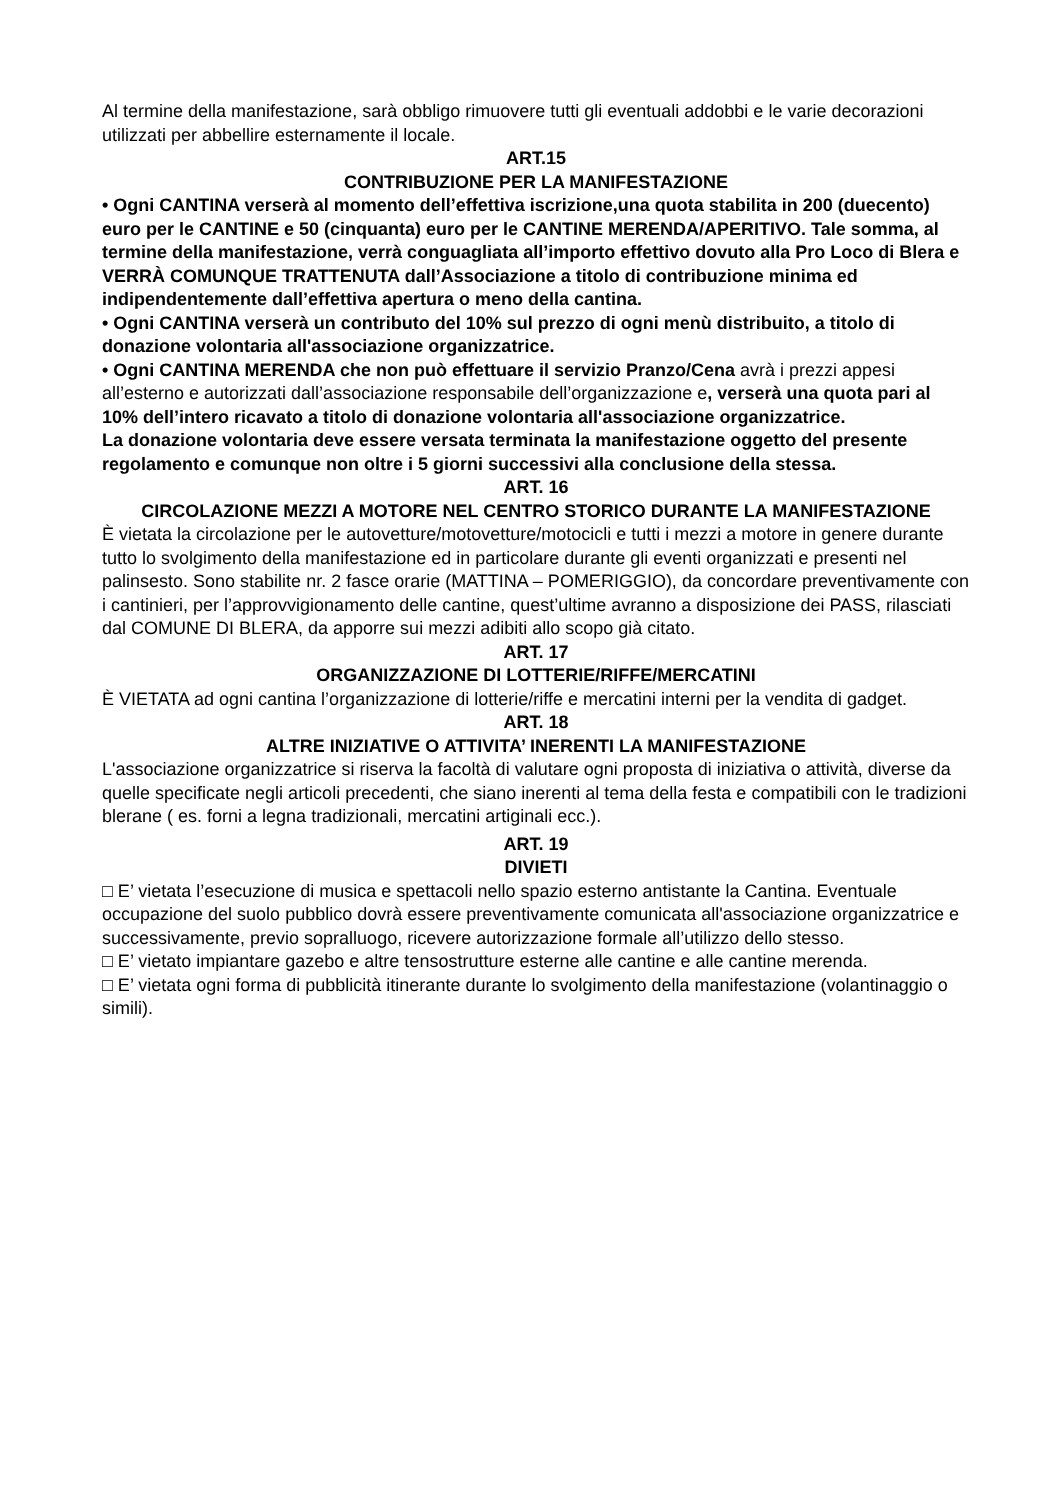Al termine della manifestazione, sarà obbligo rimuovere tutti gli eventuali addobbi e le varie decorazioni utilizzati per abbellire esternamente il locale.
ART.15
CONTRIBUZIONE PER LA MANIFESTAZIONE
• Ogni CANTINA verserà al momento dell’effettiva iscrizione,una quota stabilita in 200 (duecento) euro per le CANTINE e 50 (cinquanta) euro per le CANTINE MERENDA/APERITIVO. Tale somma, al termine della manifestazione, verrà conguagliata all’importo effettivo dovuto alla Pro Loco di Blera e VERRÀ COMUNQUE TRATTENUTA dall’Associazione a titolo di contribuzione minima ed indipendentemente dall’effettiva apertura o meno della cantina.
• Ogni CANTINA verserà un contributo del 10% sul prezzo di ogni menù distribuito, a titolo di donazione volontaria all'associazione organizzatrice.
• Ogni CANTINA MERENDA che non può effettuare il servizio Pranzo/Cena avrà i prezzi appesi all’esterno e autorizzati dall’associazione responsabile dell’organizzazione e, verserà una quota pari al 10% dell’intero ricavato a titolo di donazione volontaria all'associazione organizzatrice.
La donazione volontaria deve essere versata terminata la manifestazione oggetto del presente regolamento e comunque non oltre i 5 giorni successivi alla conclusione della stessa.
ART. 16
CIRCOLAZIONE MEZZI A MOTORE NEL CENTRO STORICO DURANTE LA MANIFESTAZIONE
È vietata la circolazione per le autovetture/motovetture/motocicli e tutti i mezzi a motore in genere durante tutto lo svolgimento della manifestazione ed in particolare durante gli eventi organizzati e presenti nel palinsesto. Sono stabilite nr. 2 fasce orarie (MATTINA – POMERIGGIO), da concordare preventivamente con i cantinieri, per l’approvvigionamento delle cantine, quest’ultime avranno a disposizione dei PASS, rilasciati dal COMUNE DI BLERA, da apporre sui mezzi adibiti allo scopo già citato.
ART. 17
ORGANIZZAZIONE DI LOTTERIE/RIFFE/MERCATINI
È VIETATA ad ogni cantina l’organizzazione di lotterie/riffe e mercatini interni per la vendita di gadget.
ART. 18
ALTRE INIZIATIVE O ATTIVITA’ INERENTI LA MANIFESTAZIONE
L'associazione organizzatrice si riserva la facoltà di valutare ogni proposta di iniziativa o attività, diverse da quelle specificate negli articoli precedenti, che siano inerenti al tema della festa e compatibili con le tradizioni blerane ( es. forni a legna tradizionali, mercatini artiginali ecc.).
ART. 19
DIVIETI
□ E’ vietata l’esecuzione di musica e spettacoli nello spazio esterno antistante la Cantina. Eventuale occupazione del suolo pubblico dovrà essere preventivamente comunicata all'associazione organizzatrice e successivamente, previo sopralluogo, ricevere autorizzazione formale all’utilizzo dello stesso.
□ E’ vietato impiantare gazebo e altre tensostrutture esterne alle cantine e alle cantine merenda.
□ E’ vietata ogni forma di pubblicità itinerante durante lo svolgimento della manifestazione (volantinaggio o simili).